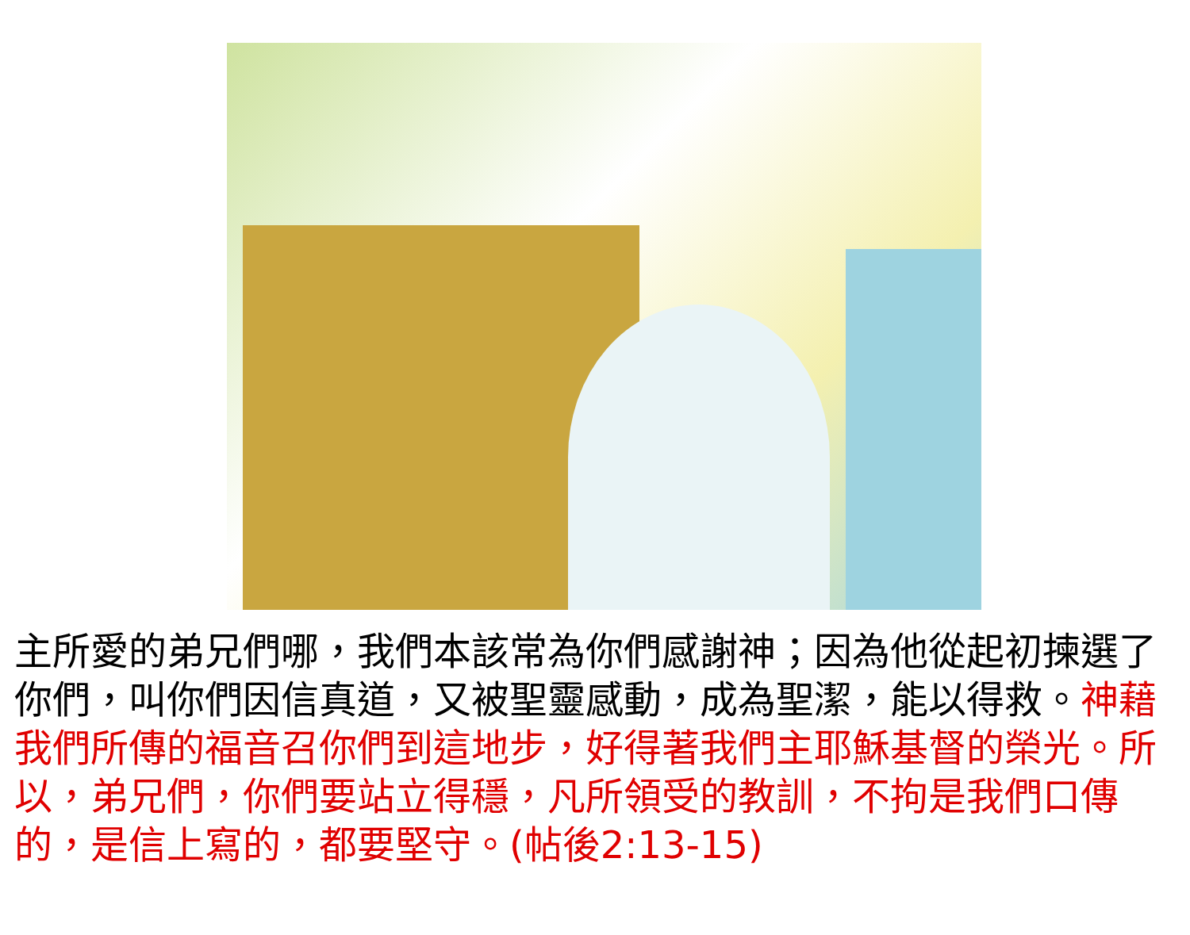主所愛的弟兄們哪，我們本該常為你們感謝神；因為他從起初揀選了你們，叫你們因信真道，又被聖靈感動，成為聖潔，能以得救。神藉我們所傳的福音召你們到這地步，好得著我們主耶穌基督的榮光。所以，弟兄們，你們要站立得穩，凡所領受的教訓，不拘是我們口傳的，是信上寫的，都要堅守。(帖後2:13-15)